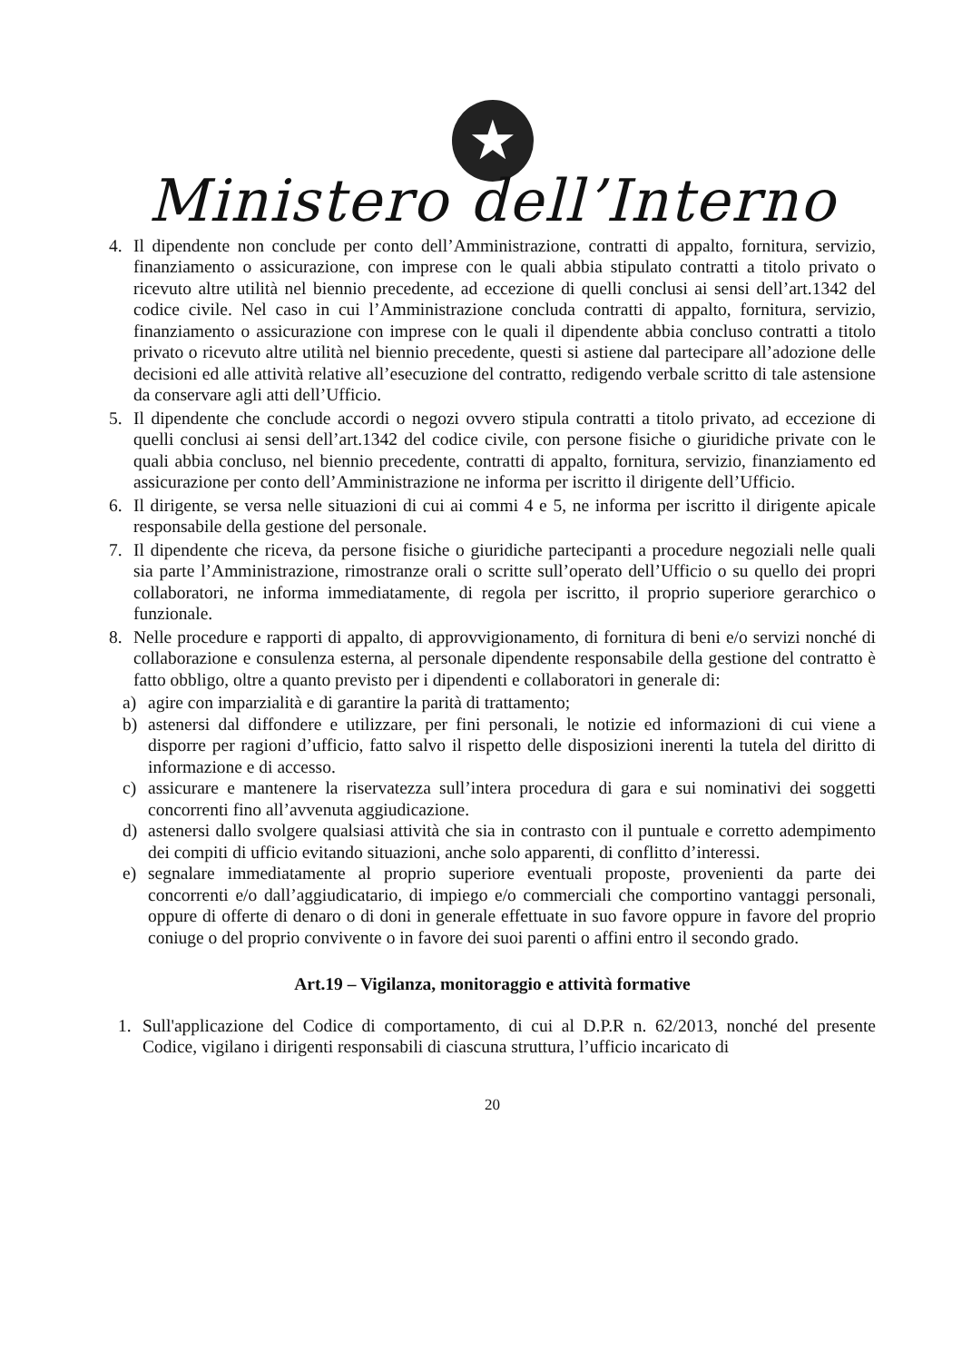★
Ministero dell’Interno
4. Il dipendente non conclude per conto dell’Amministrazione, contratti di appalto, fornitura, servizio, finanziamento o assicurazione, con imprese con le quali abbia stipulato contratti a titolo privato o ricevuto altre utilità nel biennio precedente, ad eccezione di quelli conclusi ai sensi dell’art.1342 del codice civile. Nel caso in cui l’Amministrazione concluda contratti di appalto, fornitura, servizio, finanziamento o assicurazione con imprese con le quali il dipendente abbia concluso contratti a titolo privato o ricevuto altre utilità nel biennio precedente, questi si astiene dal partecipare all’adozione delle decisioni ed alle attività relative all’esecuzione del contratto, redigendo verbale scritto di tale astensione da conservare agli atti dell’Ufficio.
5. Il dipendente che conclude accordi o negozi ovvero stipula contratti a titolo privato, ad eccezione di quelli conclusi ai sensi dell’art.1342 del codice civile, con persone fisiche o giuridiche private con le quali abbia concluso, nel biennio precedente, contratti di appalto, fornitura, servizio, finanziamento ed assicurazione per conto dell’Amministrazione ne informa per iscritto il dirigente dell’Ufficio.
6. Il dirigente, se versa nelle situazioni di cui ai commi 4 e 5, ne informa per iscritto il dirigente apicale responsabile della gestione del personale.
7. Il dipendente che riceva, da persone fisiche o giuridiche partecipanti a procedure negoziali nelle quali sia parte l’Amministrazione, rimostranze orali o scritte sull’operato dell’Ufficio o su quello dei propri collaboratori, ne informa immediatamente, di regola per iscritto, il proprio superiore gerarchico o funzionale.
8. Nelle procedure e rapporti di appalto, di approvvigionamento, di fornitura di beni e/o servizi nonché di collaborazione e consulenza esterna, al personale dipendente responsabile della gestione del contratto è fatto obbligo, oltre a quanto previsto per i dipendenti e collaboratori in generale di:
a) agire con imparzialità e di garantire la parità di trattamento;
b) astenersi dal diffondere e utilizzare, per fini personali, le notizie ed informazioni di cui viene a disporre per ragioni d’ufficio, fatto salvo il rispetto delle disposizioni inerenti la tutela del diritto di informazione e di accesso.
c) assicurare e mantenere la riservatezza sull’intera procedura di gara e sui nominativi dei soggetti concorrenti fino all’avvenuta aggiudicazione.
d) astenersi dallo svolgere qualsiasi attività che sia in contrasto con il puntuale e corretto adempimento dei compiti di ufficio evitando situazioni, anche solo apparenti, di conflitto d’interessi.
e) segnalare immediatamente al proprio superiore eventuali proposte, provenienti da parte dei concorrenti e/o dall’aggiudicatario, di impiego e/o commerciali che comportino vantaggi personali, oppure di offerte di denaro o di doni in generale effettuate in suo favore oppure in favore del proprio coniuge o del proprio convivente o in favore dei suoi parenti o affini entro il secondo grado.
Art.19 – Vigilanza, monitoraggio e attività formative
1. Sull'applicazione del Codice di comportamento, di cui al D.P.R n. 62/2013, nonché del presente Codice, vigilano i dirigenti responsabili di ciascuna struttura, l’ufficio incaricato di
20